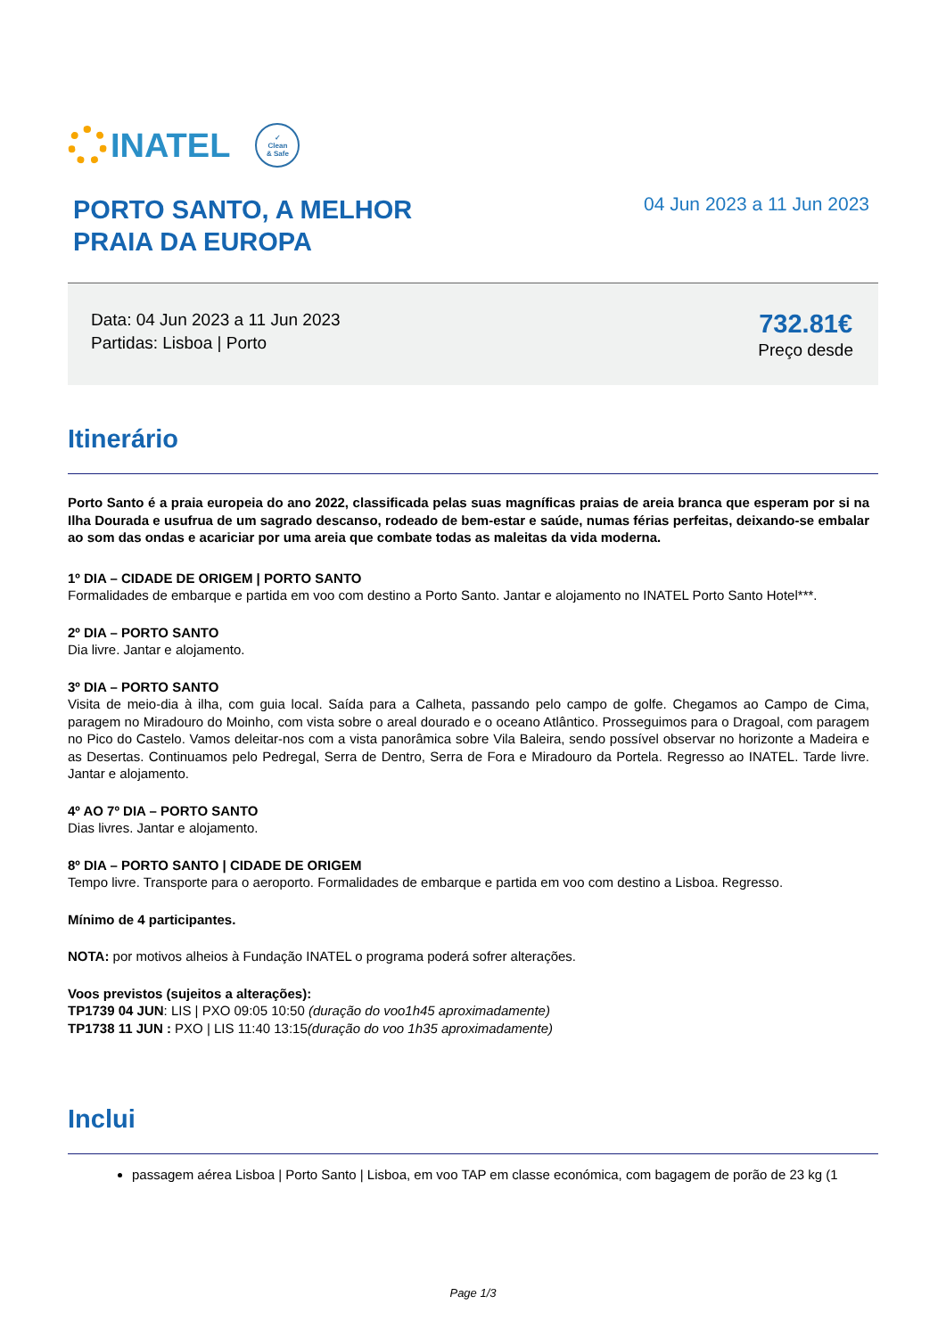INATEL
✓
Clean
& Safe
PORTO SANTO, A MELHOR
PRAIA DA EUROPA
04 Jun 2023 a 11 Jun 2023
Data: 04 Jun 2023 a 11 Jun 2023
Partidas: Lisboa | Porto
732.81€
Preço desde
Itinerário
Porto Santo é a praia europeia do ano 2022, classificada pelas suas magníficas praias de areia branca que esperam por si na Ilha Dourada e usufrua de um sagrado descanso, rodeado de bem-estar e saúde, numas férias perfeitas, deixando-se embalar ao som das ondas e acariciar por uma areia que combate todas as maleitas da vida moderna.
1º DIA – CIDADE DE ORIGEM | PORTO SANTO
Formalidades de embarque e partida em voo com destino a Porto Santo. Jantar e alojamento no INATEL Porto Santo Hotel***.
2º DIA – PORTO SANTO
Dia livre. Jantar e alojamento.
3º DIA – PORTO SANTO
Visita de meio-dia à ilha, com guia local. Saída para a Calheta, passando pelo campo de golfe. Chegamos ao Campo de Cima, paragem no Miradouro do Moinho, com vista sobre o areal dourado e o oceano Atlântico. Prosseguimos para o Dragoal, com paragem no Pico do Castelo. Vamos deleitar-nos com a vista panorâmica sobre Vila Baleira, sendo possível observar no horizonte a Madeira e as Desertas. Continuamos pelo Pedregal, Serra de Dentro, Serra de Fora e Miradouro da Portela. Regresso ao INATEL. Tarde livre. Jantar e alojamento.
4º AO 7º DIA – PORTO SANTO
Dias livres. Jantar e alojamento.
8º DIA – PORTO SANTO | CIDADE DE ORIGEM
Tempo livre. Transporte para o aeroporto. Formalidades de embarque e partida em voo com destino a Lisboa. Regresso.
Mínimo de 4 participantes.
NOTA: por motivos alheios à Fundação INATEL o programa poderá sofrer alterações.
Voos previstos (sujeitos a alterações):
TP1739 04 JUN: LIS | PXO 09:05 10:50 (duração do voo1h45 aproximadamente)
TP1738 11 JUN : PXO | LIS 11:40 13:15(duração do voo 1h35 aproximadamente)
Inclui
passagem aérea Lisboa | Porto Santo | Lisboa, em voo TAP em classe económica, com bagagem de porão de 23 kg (1
Page 1/3